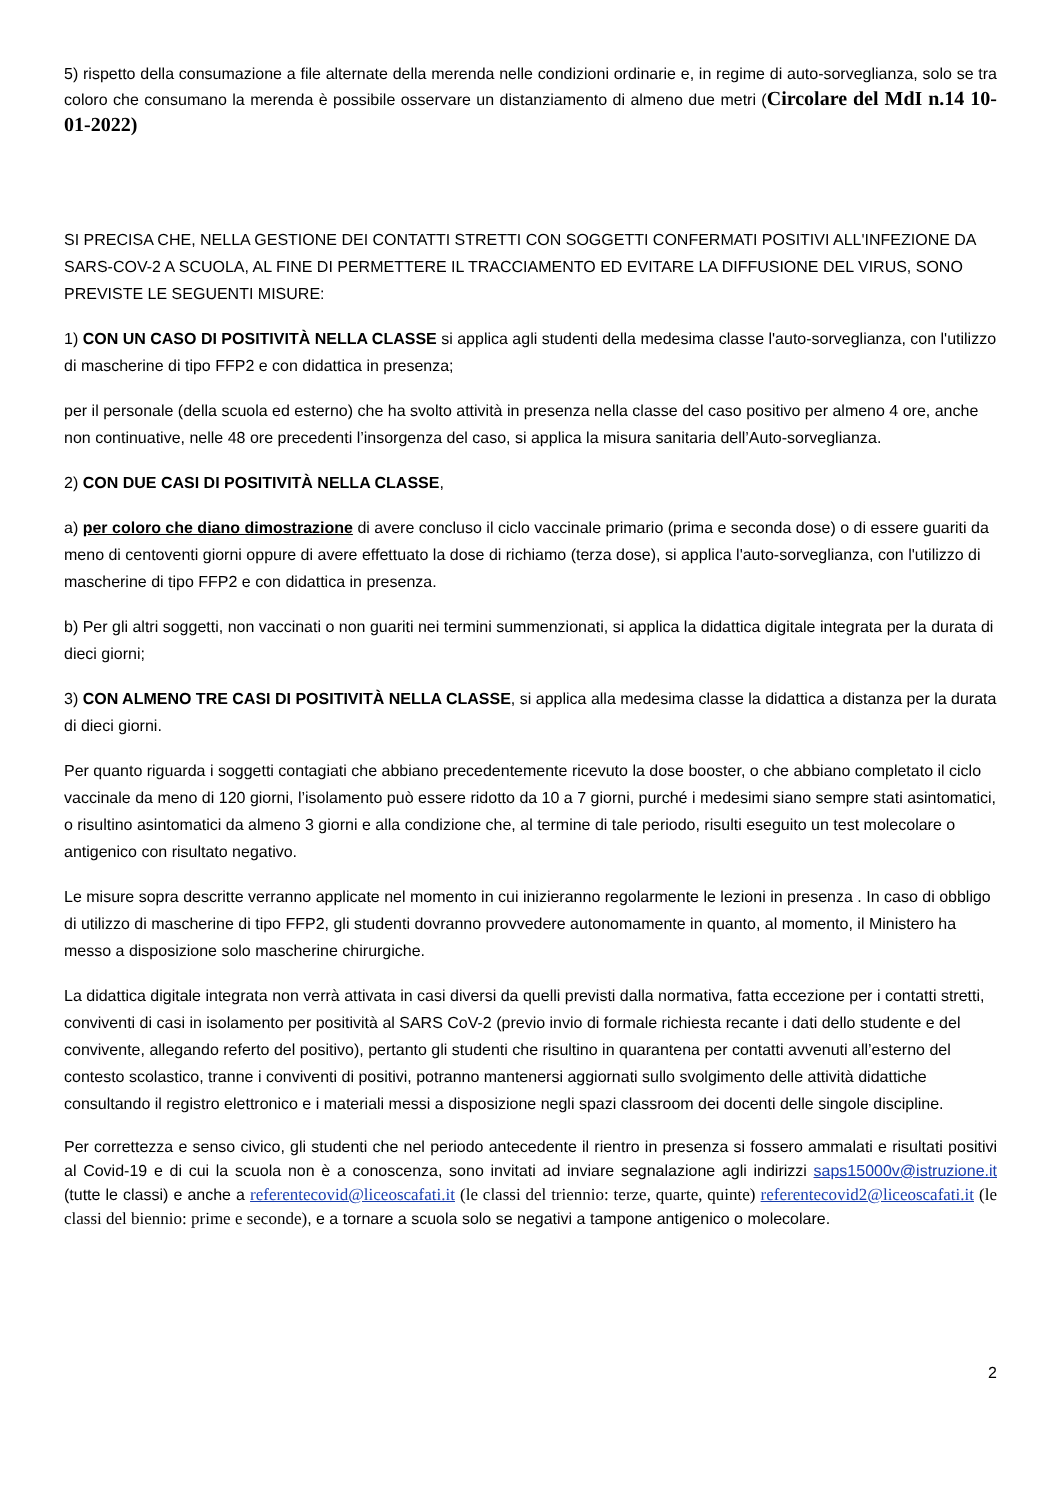5) rispetto della consumazione a file alternate della merenda nelle condizioni ordinarie e, in regime di auto-sorveglianza, solo se tra coloro che consumano la merenda è possibile osservare un distanziamento di almeno due metri (Circolare del MdI n.14 10-01-2022)
SI PRECISA CHE, NELLA GESTIONE DEI CONTATTI STRETTI CON SOGGETTI CONFERMATI POSITIVI ALL'INFEZIONE DA SARS-COV-2 A SCUOLA, AL FINE DI PERMETTERE IL TRACCIAMENTO ED EVITARE LA DIFFUSIONE DEL VIRUS, SONO PREVISTE LE SEGUENTI MISURE:
1) CON UN CASO DI POSITIVITÀ NELLA CLASSE si applica agli studenti della medesima classe l'auto-sorveglianza, con l'utilizzo di mascherine di tipo FFP2 e con didattica in presenza;
per il personale (della scuola ed esterno) che ha svolto attività in presenza nella classe del caso positivo per almeno 4 ore, anche non continuative, nelle 48 ore precedenti l’insorgenza del caso, si applica la misura sanitaria dell’Auto-sorveglianza.
2) CON DUE CASI DI POSITIVITÀ NELLA CLASSE,
a) per coloro che diano dimostrazione di avere concluso il ciclo vaccinale primario (prima e seconda dose) o di essere guariti da meno di centoventi giorni oppure di avere effettuato la dose di richiamo (terza dose), si applica l'auto-sorveglianza, con l'utilizzo di mascherine di tipo FFP2 e con didattica in presenza.
b) Per gli altri soggetti, non vaccinati o non guariti nei termini summenzionati, si applica la didattica digitale integrata per la durata di dieci giorni;
3) CON ALMENO TRE CASI DI POSITIVITÀ NELLA CLASSE, si applica alla medesima classe la didattica a distanza per la durata di dieci giorni.
Per quanto riguarda i soggetti contagiati che abbiano precedentemente ricevuto la dose booster, o che abbiano completato il ciclo vaccinale da meno di 120 giorni, l’isolamento può essere ridotto da 10 a 7 giorni, purché i medesimi siano sempre stati asintomatici, o risultino asintomatici da almeno 3 giorni e alla condizione che, al termine di tale periodo, risulti eseguito un test molecolare o antigenico con risultato negativo.
Le misure sopra descritte verranno applicate nel momento in cui inizieranno regolarmente le lezioni in presenza . In caso di obbligo di utilizzo di mascherine di tipo FFP2, gli studenti dovranno provvedere autonomamente in quanto, al momento, il Ministero ha messo a disposizione solo mascherine chirurgiche.
La didattica digitale integrata non verrà attivata in casi diversi da quelli previsti dalla normativa, fatta eccezione per i contatti stretti, conviventi di casi in isolamento per positività al SARS CoV-2 (previo invio di formale richiesta recante i dati dello studente e del convivente, allegando referto del positivo), pertanto gli studenti che risultino in quarantena per contatti avvenuti all’esterno del contesto scolastico, tranne i conviventi di positivi, potranno mantenersi aggiornati sullo svolgimento delle attività didattiche consultando il registro elettronico e i materiali messi a disposizione negli spazi classroom dei docenti delle singole discipline.
Per correttezza e senso civico, gli studenti che nel periodo antecedente il rientro in presenza si fossero ammalati e risultati positivi al Covid-19 e di cui la scuola non è a conoscenza, sono invitati ad inviare segnalazione agli indirizzi saps15000v@istruzione.it (tutte le classi) e anche a referentecovid@liceoscafati.it (le classi del triennio: terze, quarte, quinte) referentecovid2@liceoscafati.it (le classi del biennio: prime e seconde), e a tornare a scuola solo se negativi a tampone antigenico o molecolare.
2